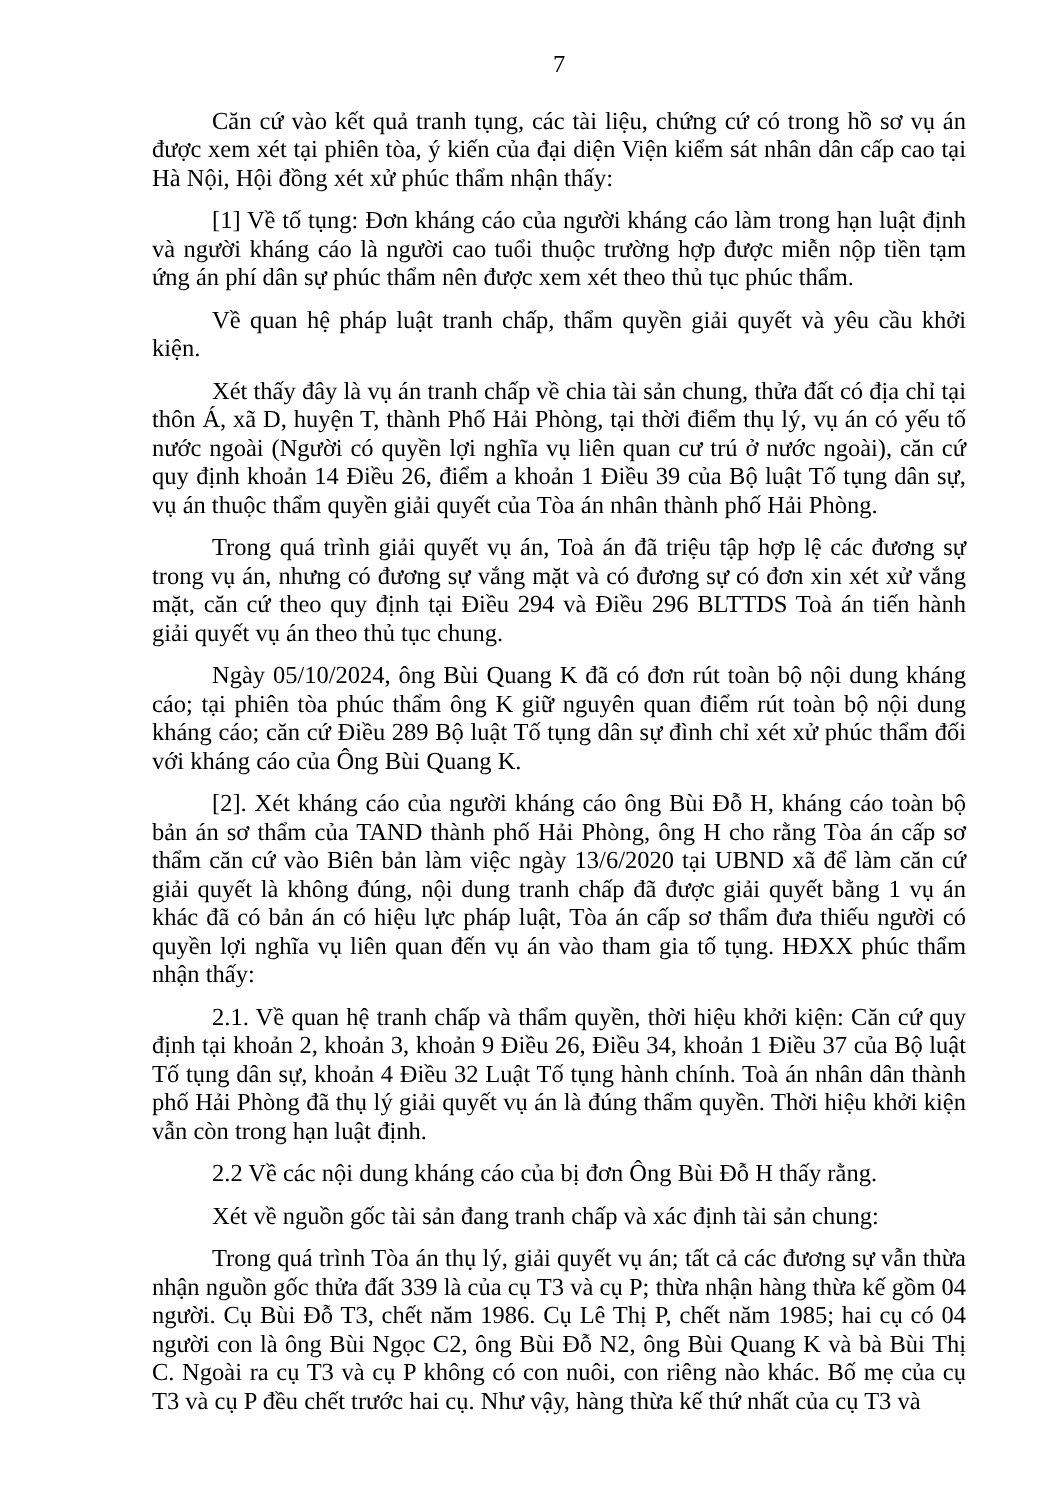7
Căn cứ vào kết quả tranh tụng, các tài liệu, chứng cứ có trong hồ sơ vụ án được xem xét tại phiên tòa, ý kiến của đại diện Viện kiểm sát nhân dân cấp cao tại Hà Nội, Hội đồng xét xử phúc thẩm nhận thấy:
[1] Về tố tụng: Đơn kháng cáo của người kháng cáo làm trong hạn luật định và người kháng cáo là người cao tuổi thuộc trường hợp được miễn nộp tiền tạm ứng án phí dân sự phúc thẩm nên được xem xét theo thủ tục phúc thẩm.
Về quan hệ pháp luật tranh chấp, thẩm quyền giải quyết và yêu cầu khởi kiện.
Xét thấy đây là vụ án tranh chấp về chia tài sản chung, thửa đất có địa chỉ tại thôn Á, xã D, huyện T, thành Phố Hải Phòng, tại thời điểm thụ lý, vụ án có yếu tố nước ngoài (Người có quyền lợi nghĩa vụ liên quan cư trú ở nước ngoài), căn cứ quy định khoản 14 Điều 26, điểm a khoản 1 Điều 39 của Bộ luật Tố tụng dân sự, vụ án thuộc thẩm quyền giải quyết của Tòa án nhân thành phố Hải Phòng.
Trong quá trình giải quyết vụ án, Toà án đã triệu tập hợp lệ các đương sự trong vụ án, nhưng có đương sự vắng mặt và có đương sự có đơn xin xét xử vắng mặt, căn cứ theo quy định tại Điều 294 và Điều 296 BLTTDS Toà án tiến hành giải quyết vụ án theo thủ tục chung.
Ngày 05/10/2024, ông Bùi Quang K đã có đơn rút toàn bộ nội dung kháng cáo; tại phiên tòa phúc thẩm ông K giữ nguyên quan điểm rút toàn bộ nội dung kháng cáo; căn cứ Điều 289 Bộ luật Tố tụng dân sự đình chỉ xét xử phúc thẩm đối với kháng cáo của Ông Bùi Quang K.
[2]. Xét kháng cáo của người kháng cáo ông Bùi Đỗ H, kháng cáo toàn bộ bản án sơ thẩm của TAND thành phố Hải Phòng, ông H cho rằng Tòa án cấp sơ thẩm căn cứ vào Biên bản làm việc ngày 13/6/2020 tại UBND xã để làm căn cứ giải quyết là không đúng, nội dung tranh chấp đã được giải quyết bằng 1 vụ án khác đã có bản án có hiệu lực pháp luật, Tòa án cấp sơ thẩm đưa thiếu người có quyền lợi nghĩa vụ liên quan đến vụ án vào tham gia tố tụng. HĐXX phúc thẩm nhận thấy:
2.1. Về quan hệ tranh chấp và thẩm quyền, thời hiệu khởi kiện: Căn cứ quy định tại khoản 2, khoản 3, khoản 9 Điều 26, Điều 34, khoản 1 Điều 37 của Bộ luật Tố tụng dân sự, khoản 4 Điều 32 Luật Tố tụng hành chính. Toà án nhân dân thành phố Hải Phòng đã thụ lý giải quyết vụ án là đúng thẩm quyền. Thời hiệu khởi kiện vẫn còn trong hạn luật định.
2.2 Về các nội dung kháng cáo của bị đơn Ông Bùi Đỗ H thấy rằng.
Xét về nguồn gốc tài sản đang tranh chấp và xác định tài sản chung:
Trong quá trình Tòa án thụ lý, giải quyết vụ án; tất cả các đương sự vẫn thừa nhận nguồn gốc thửa đất 339 là của cụ T3 và cụ P; thừa nhận hàng thừa kế gồm 04 người. Cụ Bùi Đỗ T3, chết năm 1986. Cụ Lê Thị P, chết năm 1985; hai cụ có 04 người con là ông Bùi Ngọc C2, ông Bùi Đỗ N2, ông Bùi Quang K và bà Bùi Thị C. Ngoài ra cụ T3 và cụ P không có con nuôi, con riêng nào khác. Bố mẹ của cụ T3 và cụ P đều chết trước hai cụ. Như vậy, hàng thừa kế thứ nhất của cụ T3 và